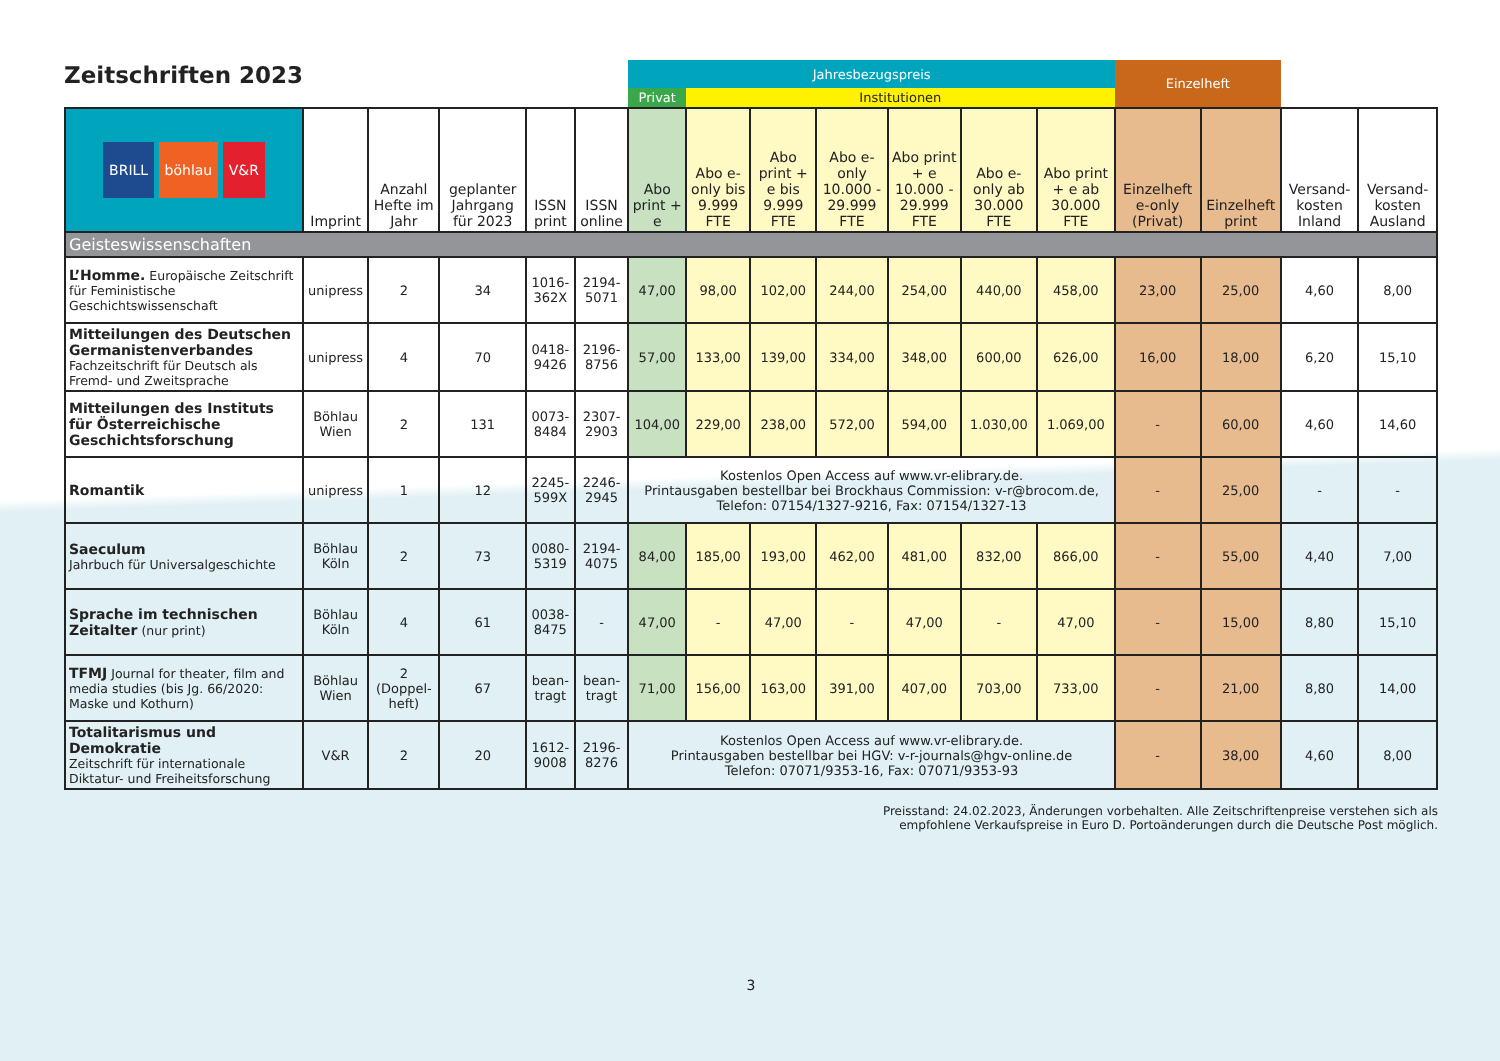Zeitschriften 2023
| | | | | | | Jahresbezugspreis | | | | | | | Einzelheft | | | |
| | | | | | | Privat | Institutionen | | | | | | | | | |
| BRILL böhlau V&R | Imprint | Anzahl Hefte im Jahr | geplanter Jahrgang für 2023 | ISSN print | ISSN online | Abo print + e | Abo e-only bis 9.999 FTE | Abo print + e bis 9.999 FTE | Abo e-only 10.000 - 29.999 FTE | Abo print + e 10.000 - 29.999 FTE | Abo e-only ab 30.000 FTE | Abo print + e ab 30.000 FTE | Einzelheft e-only (Privat) | Einzelheft print | Versand-kosten Inland | Versand-kosten Ausland |
| Geisteswissenschaften | | | | | | | | | | | | | | | | |
| L’Homme. Europäische Zeitschrift für Feministische Geschichtswissenschaft | unipress | 2 | 34 | 1016-362X | 2194-5071 | 47,00 | 98,00 | 102,00 | 244,00 | 254,00 | 440,00 | 458,00 | 23,00 | 25,00 | 4,60 | 8,00 |
| Mitteilungen des Deutschen Germanistenverbandes Fachzeitschrift für Deutsch als Fremd- und Zweitsprache | unipress | 4 | 70 | 0418-9426 | 2196-8756 | 57,00 | 133,00 | 139,00 | 334,00 | 348,00 | 600,00 | 626,00 | 16,00 | 18,00 | 6,20 | 15,10 |
| Mitteilungen des Instituts für Österreichische Geschichtsforschung | Böhlau Wien | 2 | 131 | 0073-8484 | 2307-2903 | 104,00 | 229,00 | 238,00 | 572,00 | 594,00 | 1.030,00 | 1.069,00 | - | 60,00 | 4,60 | 14,60 |
| Romantik | unipress | 1 | 12 | 2245-599X | 2246-2945 | Kostenlos Open Access auf www.vr-elibrary.de. Printausgaben bestellbar bei Brockhaus Commission: v-r@brocom.de, Telefon: 07154/1327-9216, Fax: 07154/1327-13 | | | | | | | - | 25,00 | - | - |
| Saeculum Jahrbuch für Universalgeschichte | Böhlau Köln | 2 | 73 | 0080-5319 | 2194-4075 | 84,00 | 185,00 | 193,00 | 462,00 | 481,00 | 832,00 | 866,00 | - | 55,00 | 4,40 | 7,00 |
| Sprache im technischen Zeitalter (nur print) | Böhlau Köln | 4 | 61 | 0038-8475 | - | 47,00 | - | 47,00 | - | 47,00 | - | 47,00 | - | 15,00 | 8,80 | 15,10 |
| TFMJ Journal for theater, film and media studies (bis Jg. 66/2020: Maske und Kothurn) | Böhlau Wien | 2 (Doppel-heft) | 67 | bean-tragt | bean-tragt | 71,00 | 156,00 | 163,00 | 391,00 | 407,00 | 703,00 | 733,00 | - | 21,00 | 8,80 | 14,00 |
| Totalitarismus und Demokratie Zeitschrift für internationale Diktatur- und Freiheitsforschung | V&R | 2 | 20 | 1612-9008 | 2196-8276 | Kostenlos Open Access auf www.vr-elibrary.de. Printausgaben bestellbar bei HGV: v-r-journals@hgv-online.de Telefon: 07071/9353-16, Fax: 07071/9353-93 | | | | | | | - | 38,00 | 4,60 | 8,00 |
Preisstand: 24.02.2023, Änderungen vorbehalten. Alle Zeitschriftenpreise verstehen sich als
empfohlene Verkaufspreise in Euro D. Portoänderungen durch die Deutsche Post möglich.
3